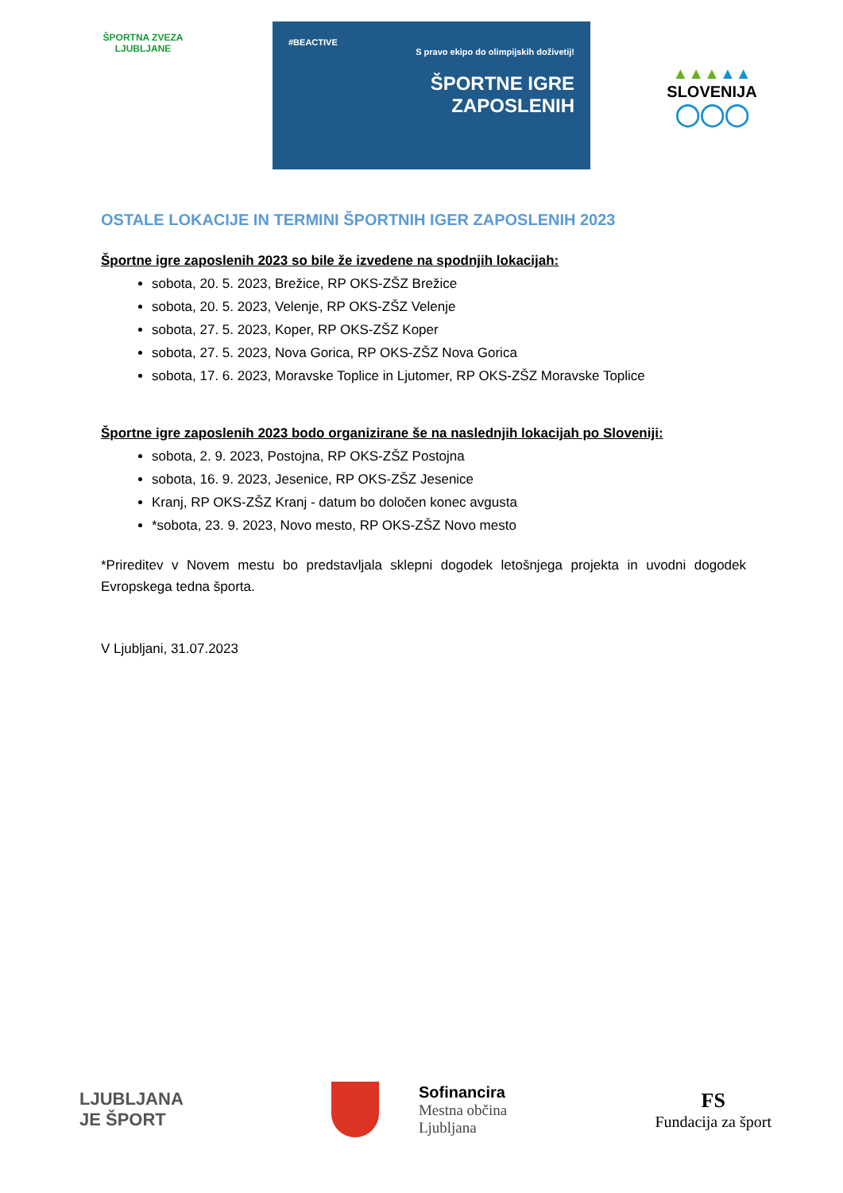ŠPORTNA ZVEZA LJUBLJANE
#BEACTIVE
S pravo ekipo do olimpijskih doživetij!
ŠPORTNE IGRE
ZAPOSLENIH
▲▲▲▲▲
SLOVENIJA
◯◯◯
OSTALE LOKACIJE IN TERMINI ŠPORTNIH IGER ZAPOSLENIH 2023
Športne igre zaposlenih 2023 so bile že izvedene na spodnjih lokacijah:
sobota, 20. 5. 2023, Brežice, RP OKS-ZŠZ Brežice
sobota, 20. 5. 2023, Velenje, RP OKS-ZŠZ Velenje
sobota, 27. 5. 2023, Koper, RP OKS-ZŠZ Koper
sobota, 27. 5. 2023, Nova Gorica, RP OKS-ZŠZ Nova Gorica
sobota, 17. 6. 2023, Moravske Toplice in Ljutomer, RP OKS-ZŠZ Moravske Toplice
Športne igre zaposlenih 2023 bodo organizirane še na naslednjih lokacijah po Sloveniji:
sobota, 2. 9. 2023, Postojna, RP OKS-ZŠZ Postojna
sobota, 16. 9. 2023, Jesenice, RP OKS-ZŠZ Jesenice
Kranj, RP OKS-ZŠZ Kranj - datum bo določen konec avgusta
*sobota, 23. 9. 2023, Novo mesto, RP OKS-ZŠZ Novo mesto
*Prireditev v Novem mestu bo predstavljala sklepni dogodek letošnjega projekta in uvodni dogodek Evropskega tedna športa.
V Ljubljani, 31.07.2023
LJUBLJANA
JE ŠPORT
Sofinancira
Mestna občina
Ljubljana
FS
Fundacija za šport